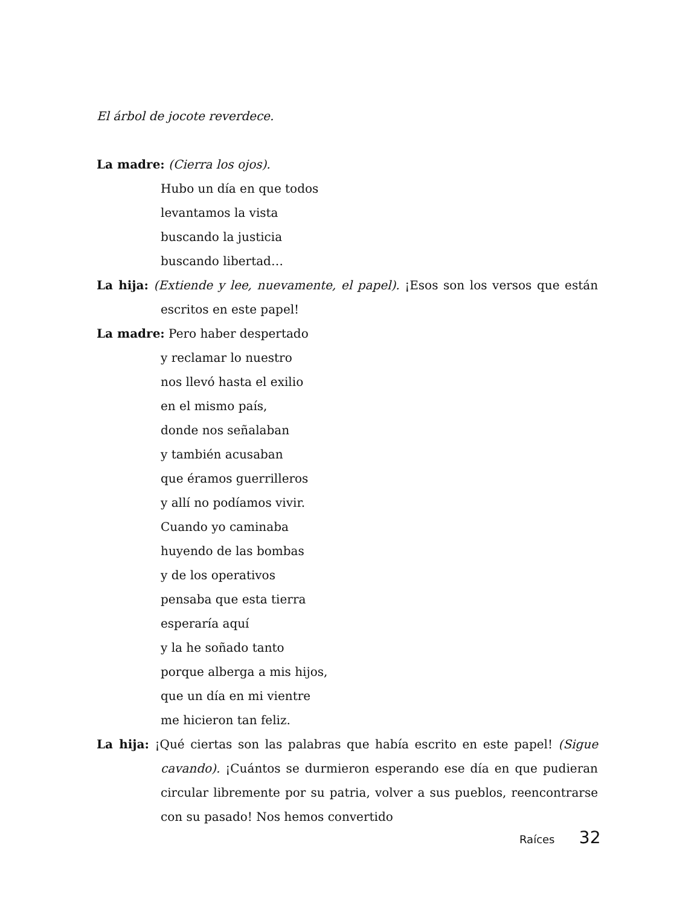El árbol de jocote reverdece.
La madre: (Cierra los ojos).
Hubo un día en que todos
levantamos la vista
buscando la justicia
buscando libertad…
La hija: (Extiende y lee, nuevamente, el papel). ¡Esos son los versos que están escritos en este papel!
La madre: Pero haber despertado
y reclamar lo nuestro
nos llevó hasta el exilio
en el mismo país,
donde nos señalaban
y también acusaban
que éramos guerrilleros
y allí no podíamos vivir.
Cuando yo caminaba
huyendo de las bombas
y de los operativos
pensaba que esta tierra
esperaría aquí
y la he soñado tanto
porque alberga a mis hijos,
que un día en mi vientre
me hicieron tan feliz.
La hija: ¡Qué ciertas son las palabras que había escrito en este papel! (Sigue cavando). ¡Cuántos se durmieron esperando ese día en que pudieran circular libremente por su patria, volver a sus pueblos, reencontrarse con su pasado! Nos hemos convertido
Raíces 32